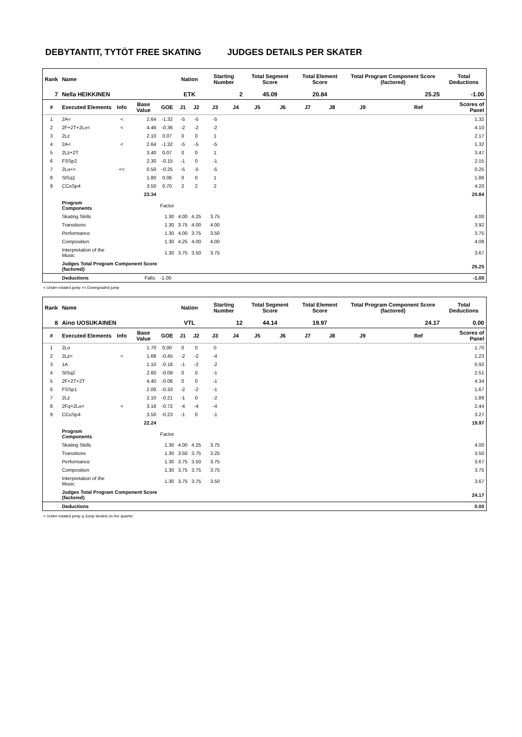DEBYTANTIT, TYTÖT FREE SKATING JUDGES DETAILS PER SKATER
| Rank | Name | | | | Nation | | Starting Number | | Total Segment Score | | Total Element Score | | Total Program Component Score (factored) | | | Total Deductions |
| --- | --- | --- | --- | --- | --- | --- | --- | --- | --- | --- | --- | --- | --- | --- | --- | --- |
| 7 | Nella HEIKKINEN | | | | ETK | | 2 | | 45.09 | | 20.84 | | 25.25 | | | -1.00 |
| # | Executed Elements | Info | Base Value | GOE | J1 | J2 | J3 | J4 | J5 | J6 | J7 | J8 | J9 | | Ref | Scores of Panel |
| 1 | 2A< | < | 2.64 | -1.32 | -5 | -5 | -5 | | | | | | | | | 1.32 |
| 2 | 2F+2T+2Lo< | < | 4.46 | -0.36 | -2 | -2 | -2 | | | | | | | | | 4.10 |
| 3 | 2Lz | | 2.10 | 0.07 | 0 | 0 | 1 | | | | | | | | | 2.17 |
| 4 | 2A< | < | 2.64 | -1.32 | -5 | -5 | -5 | | | | | | | | | 1.32 |
| 5 | 2Lz+2T | | 3.40 | 0.07 | 0 | 0 | 1 | | | | | | | | | 3.47 |
| 6 | FSSp2 | | 2.30 | -0.15 | -1 | 0 | -1 | | | | | | | | | 2.15 |
| 7 | 2Lo<< | << | 0.50 | -0.25 | -5 | -5 | -5 | | | | | | | | | 0.25 |
| 8 | StSq1 | | 1.80 | 0.06 | 0 | 0 | 1 | | | | | | | | | 1.86 |
| 9 | CCoSp4 | | 3.50 | 0.70 | 2 | 2 | 2 | | | | | | | | | 4.20 |
| | | | 23.34 | | | | | | | | | | | | | 20.84 |
| | Program Components | | | Factor | | | | | | | | | | | | |
| | Skating Skills | | | 1.30 | 4.00 | 4.25 | 3.75 | | | | | | | | | 4.00 |
| | Transitions | | | 1.30 | 3.75 | 4.00 | 4.00 | | | | | | | | | 3.92 |
| | Performance | | | 1.30 | 4.00 | 3.75 | 3.50 | | | | | | | | | 3.75 |
| | Composition | | | 1.30 | 4.25 | 4.00 | 4.00 | | | | | | | | | 4.08 |
| | Interpretation of the Music | | | 1.30 | 3.75 | 3.50 | 3.75 | | | | | | | | | 3.67 |
| | Judges Total Program Component Score (factored) | | | | | | | | | | | | | | | 25.25 |
| | Deductions | | Falls: | -1.00 | | | | | | | | | | | | -1.00 |
< Under-rotated jump << Downgraded jump
| Rank | Name | | | | Nation | | Starting Number | | Total Segment Score | | Total Element Score | | Total Program Component Score (factored) | | | Total Deductions |
| --- | --- | --- | --- | --- | --- | --- | --- | --- | --- | --- | --- | --- | --- | --- | --- | --- |
| 8 | Aino UOSUKAINEN | | | | VTL | | 12 | | 44.14 | | 19.97 | | 24.17 | | | 0.00 |
| # | Executed Elements | Info | Base Value | GOE | J1 | J2 | J3 | J4 | J5 | J6 | J7 | J8 | J9 | | Ref | Scores of Panel |
| 1 | 2Lo | | 1.70 | 0.00 | 0 | 0 | 0 | | | | | | | | | 1.70 |
| 2 | 2Lz< | < | 1.68 | -0.45 | -2 | -2 | -4 | | | | | | | | | 1.23 |
| 3 | 1A | | 1.10 | -0.18 | -1 | -2 | -2 | | | | | | | | | 0.92 |
| 4 | StSq2 | | 2.60 | -0.09 | 0 | 0 | -1 | | | | | | | | | 2.51 |
| 5 | 2F+2T+2T | | 4.40 | -0.06 | 0 | 0 | -1 | | | | | | | | | 4.34 |
| 6 | FSSp1 | | 2.00 | -0.33 | -2 | -2 | -1 | | | | | | | | | 1.67 |
| 7 | 2Lz | | 2.10 | -0.21 | -1 | 0 | -2 | | | | | | | | | 1.89 |
| 8 | 2Fq+2Lo< | < | 3.16 | -0.72 | -4 | -4 | -4 | | | | | | | | | 2.44 |
| 9 | CCoSp4 | | 3.50 | -0.23 | -1 | 0 | -1 | | | | | | | | | 3.27 |
| | | | 22.24 | | | | | | | | | | | | | 19.97 |
| | Program Components | | | Factor | | | | | | | | | | | | |
| | Skating Skills | | | 1.30 | 4.00 | 4.25 | 3.75 | | | | | | | | | 4.00 |
| | Transitions | | | 1.30 | 3.50 | 3.75 | 3.25 | | | | | | | | | 3.50 |
| | Performance | | | 1.30 | 3.75 | 3.50 | 3.75 | | | | | | | | | 3.67 |
| | Composition | | | 1.30 | 3.75 | 3.75 | 3.75 | | | | | | | | | 3.75 |
| | Interpretation of the Music | | | 1.30 | 3.75 | 3.75 | 3.50 | | | | | | | | | 3.67 |
| | Judges Total Program Component Score (factored) | | | | | | | | | | | | | | | 24.17 |
| | Deductions | | | | | | | | | | | | | | | 0.00 |
< Under-rotated jump q Jump landed on the quarter